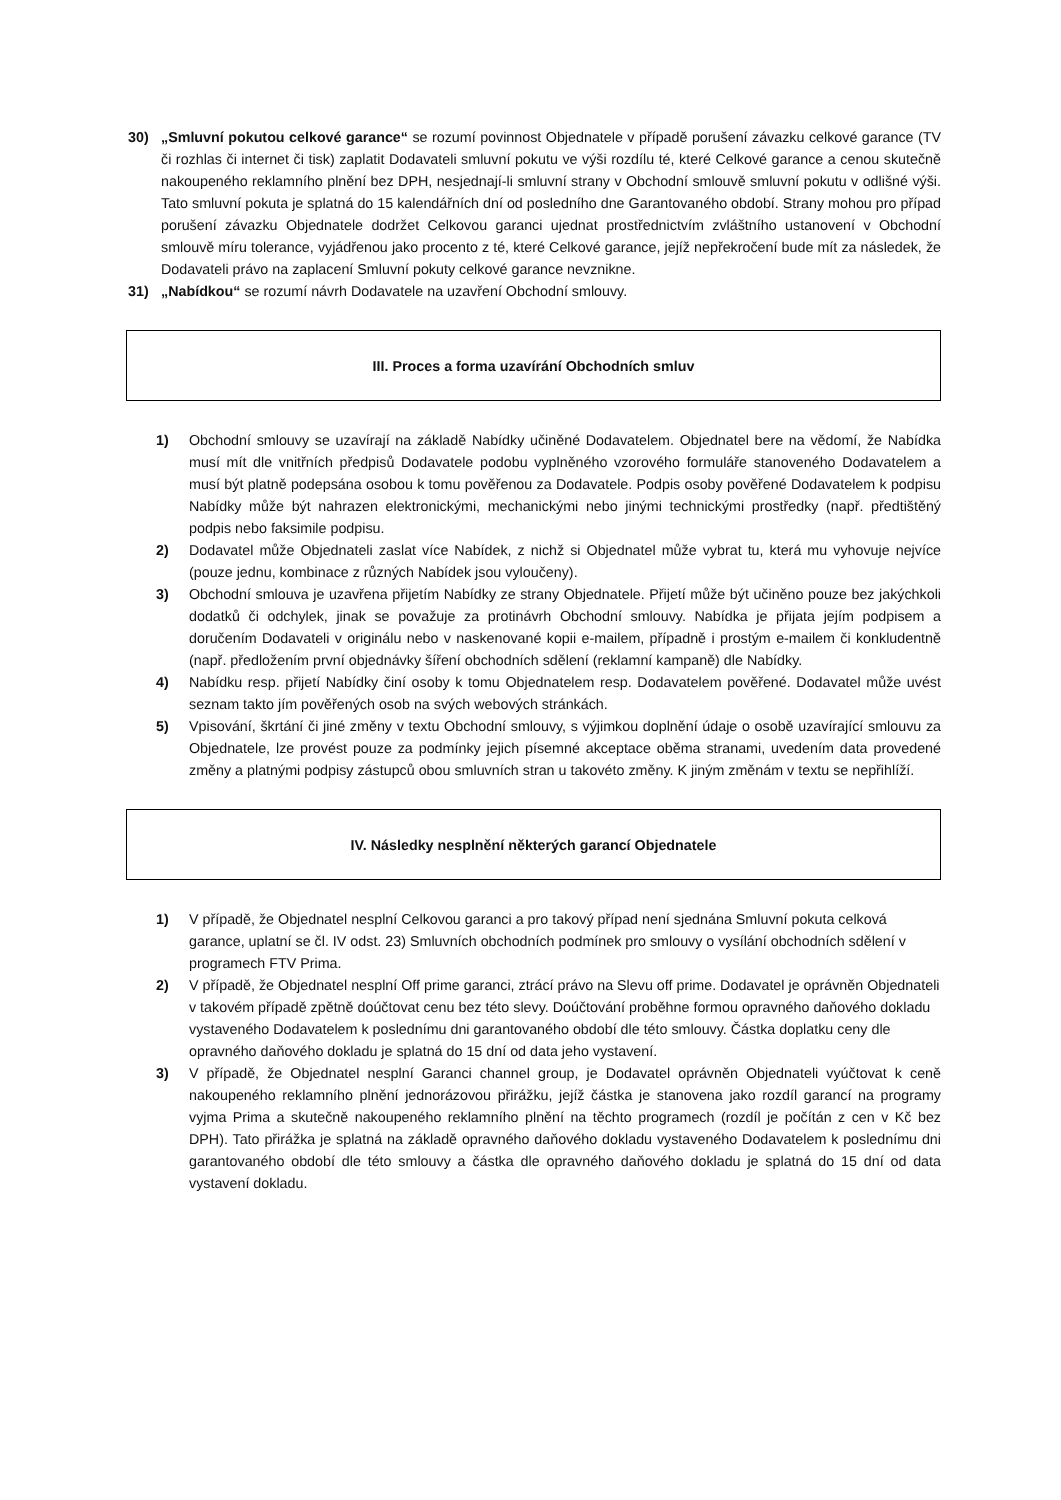30) „Smluvní pokutou celkové garance“ se rozumí povinnost Objednatele v případě porušení závazku celkové garance (TV či rozhlas či internet či tisk) zaplatit Dodavateli smluvní pokutu ve výši rozdílu té, které Celkové garance a cenou skutečně nakoupeného reklamního plnění bez DPH, nesjednají-li smluvní strany v Obchodní smlouvě smluvní pokutu v odlišné výši. Tato smluvní pokuta je splatná do 15 kalendářních dní od posledního dne Garantovaného období. Strany mohou pro případ porušení závazku Objednatele dodržet Celkovou garanci ujednat prostřednictvím zvláštního ustanovení v Obchodní smlouvě míru tolerance, vyjádřenou jako procento z té, které Celkové garance, jejíž nepřekročení bude mít za následek, že Dodavateli právo na zaplacení Smluvní pokuty celkové garance nevznikne.
31) „Nabídkou“ se rozumí návrh Dodavatele na uzavření Obchodní smlouvy.
III. Proces a forma uzavírání Obchodních smluv
1) Obchodní smlouvy se uzavírají na základě Nabídky učiněné Dodavatelem. Objednatel bere na vědomí, že Nabídka musí mít dle vnitřních předpisů Dodavatele podobu vyplněného vzorového formuláře stanoveného Dodavatelem a musí být platně podepsána osobou k tomu pověřenou za Dodavatele. Podpis osoby pověřené Dodavatelem k podpisu Nabídky může být nahrazen elektronickými, mechanickými nebo jinými technickými prostředky (např. předtištěný podpis nebo faksimile podpisu.
2) Dodavatel může Objednateli zaslat více Nabídek, z nichž si Objednatel může vybrat tu, která mu vyhovuje nejvíce (pouze jednu, kombinace z různých Nabídek jsou vyloučeny).
3) Obchodní smlouva je uzavřena přijetím Nabídky ze strany Objednatele. Přijetí může být učiněno pouze bez jakýchkoli dodatků či odchylek, jinak se považuje za protinávrh Obchodní smlouvy. Nabídka je přijata jejím podpisem a doručením Dodavateli v originálu nebo v naskenované kopii e-mailem, případně i prostým e-mailem či konkludentně (např. předložením první objednávky šíření obchodních sdělení (reklamní kampaně) dle Nabídky.
4) Nabídku resp. přijetí Nabídky činí osoby k tomu Objednatelem resp. Dodavatelem pověřené. Dodavatel může uvést seznam takto jím pověřených osob na svých webových stránkách.
5) Vpisování, škrtání či jiné změny v textu Obchodní smlouvy, s výjimkou doplnění údaje o osobě uzavírající smlouvu za Objednatele, lze provést pouze za podmínky jejich písemné akceptace oběma stranami, uvedením data provedené změny a platnými podpisy zástupců obou smluvních stran u takovéto změny. K jiným změnám v textu se nepřihlíží.
IV. Následky nesplnění některých garancí Objednatele
1) V případě, že Objednatel nesplní Celkovou garanci a pro takový případ není sjednána Smluvní pokuta celková garance, uplatní se čl. IV odst. 23) Smluvních obchodních podmínek pro smlouvy o vysílání obchodních sdělení v programech FTV Prima.
2) V případě, že Objednatel nesplní Off prime garanci, ztrácí právo na Slevu off prime. Dodavatel je oprávněn Objednateli v takovém případě zpětně doúčtovat cenu bez této slevy. Doúčtování proběhne formou opravného daňového dokladu vystaveného Dodavatelem k poslednímu dni garantovaného období dle této smlouvy. Částka doplatku ceny dle opravného daňového dokladu je splatná do 15 dní od data jeho vystavení.
3) V případě, že Objednatel nesplní Garanci channel group, je Dodavatel oprávněn Objednateli vyúčtovat k ceně nakoupeného reklamního plnění jednorázovou přirážku, jejíž částka je stanovena jako rozdíl garancí na programy vyjma Prima a skutečně nakoupeného reklamního plnění na těchto programech (rozdíl je počítán z cen v Kč bez DPH). Tato přirážka je splatná na základě opravného daňového dokladu vystaveného Dodavatelem k poslednímu dni garantovaného období dle této smlouvy a částka dle opravného daňového dokladu je splatná do 15 dní od data vystavení dokladu.